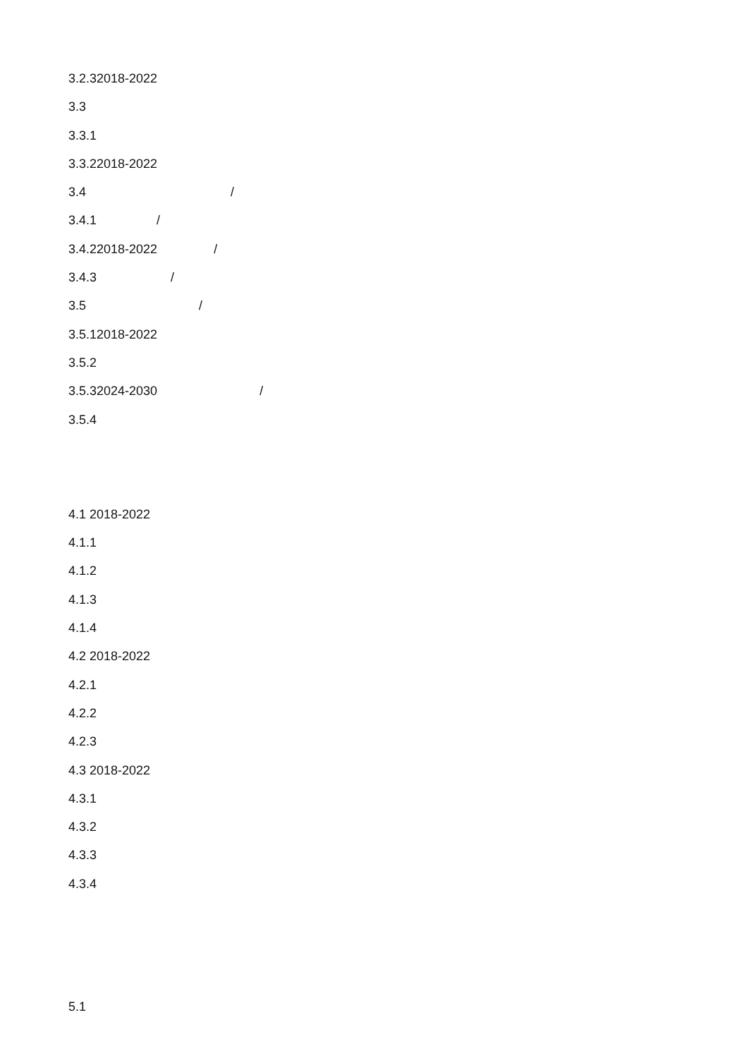3.2.32018-2022
3.3
3.3.1
3.3.22018-2022
3.4 /
3.4.1 /
3.4.22018-2022 /
3.4.3 /
3.5 /
3.5.12018-2022
3.5.2
3.5.32024-2030 /
3.5.4
4.1 2018-2022
4.1.1
4.1.2
4.1.3
4.1.4
4.2 2018-2022
4.2.1
4.2.2
4.2.3
4.3 2018-2022
4.3.1
4.3.2
4.3.3
4.3.4
5.1